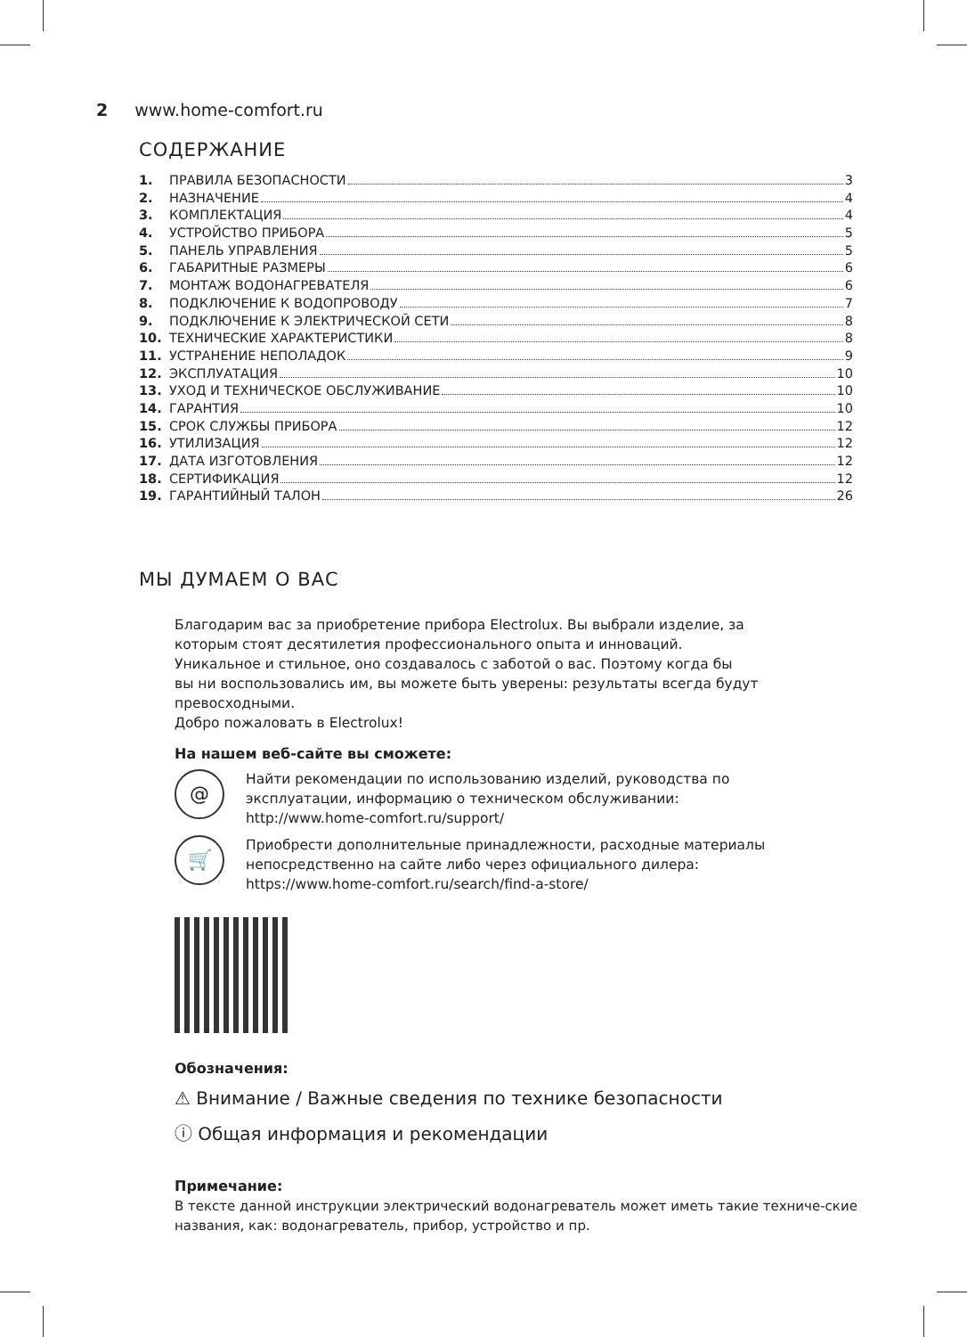2 www.home-comfort.ru
СОДЕРЖАНИЕ
1. ПРАВИЛА БЕЗОПАСНОСТИ 3
2. НАЗНАЧЕНИЕ 4
3. КОМПЛЕКТАЦИЯ 4
4. УСТРОЙСТВО ПРИБОРА 5
5. ПАНЕЛЬ УПРАВЛЕНИЯ 5
6. ГАБАРИТНЫЕ РАЗМЕРЫ 6
7. МОНТАЖ ВОДОНАГРЕВАТЕЛЯ 6
8. ПОДКЛЮЧЕНИЕ К ВОДОПРОВОДУ 7
9. ПОДКЛЮЧЕНИЕ К ЭЛЕКТРИЧЕСКОЙ СЕТИ 8
10. ТЕХНИЧЕСКИЕ ХАРАКТЕРИСТИКИ 8
11. УСТРАНЕНИЕ НЕПОЛАДОК 9
12. ЭКСПЛУАТАЦИЯ 10
13. УХОД И ТЕХНИЧЕСКОЕ ОБСЛУЖИВАНИЕ 10
14. ГАРАНТИЯ 10
15. СРОК СЛУЖБЫ ПРИБОРА 12
16. УТИЛИЗАЦИЯ 12
17. ДАТА ИЗГОТОВЛЕНИЯ 12
18. СЕРТИФИКАЦИЯ 12
19. ГАРАНТИЙНЫЙ ТАЛОН 26
МЫ ДУМАЕМ О ВАС
Благодарим вас за приобретение прибора Electrolux. Вы выбрали изделие, за
которым стоят десятилетия профессионального опыта и инноваций.
Уникальное и стильное, оно создавалось с заботой о вас. Поэтому когда бы
вы ни воспользовались им, вы можете быть уверены: результаты всегда будут
превосходными.
Добро пожаловать в Electrolux!
На нашем веб-сайте вы сможете:
@
Найти рекомендации по использованию изделий, руководства по
эксплуатации, информацию о техническом обслуживании:
http://www.home-comfort.ru/support/
🛒
Приобрести дополнительные принадлежности, расходные материалы
непосредственно на сайте либо через официального дилера:
https://www.home-comfort.ru/search/find-a-store/
Обозначения:
⚠ Внимание / Важные сведения по технике безопасности
ⓘ Общая информация и рекомендации
Примечание:
В тексте данной инструкции электрический водонагреватель может иметь такие техниче-ские названия, как: водонагреватель, прибор, устройство и пр.